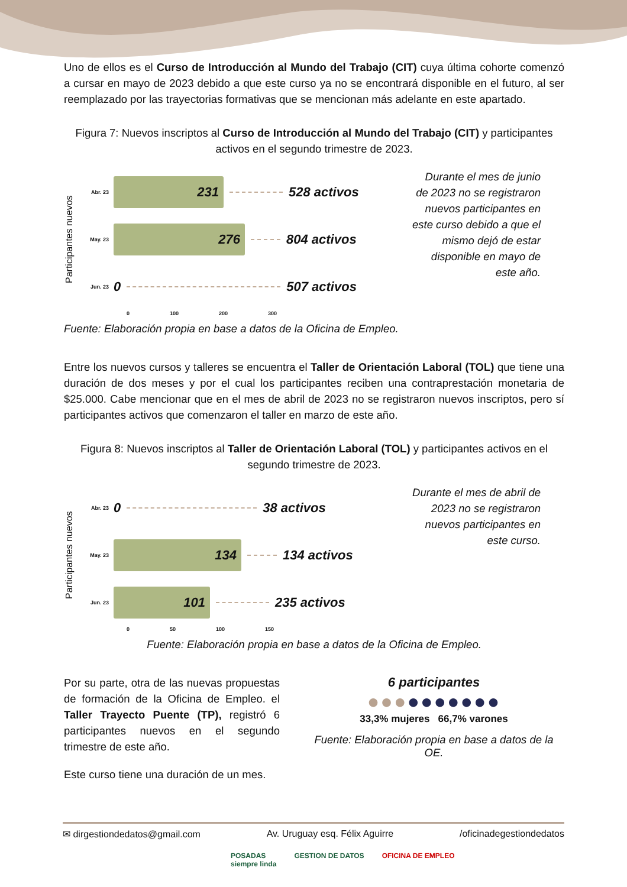Uno de ellos es el Curso de Introducción al Mundo del Trabajo (CIT) cuya última cohorte comenzó a cursar en mayo de 2023 debido a que este curso ya no se encontrará disponible en el futuro, al ser reemplazado por las trayectorias formativas que se mencionan más adelante en este apartado.
Figura 7: Nuevos inscriptos al Curso de Introducción al Mundo del Trabajo (CIT) y participantes activos en el segundo trimestre de 2023.
Participantes nuevos
Abr. 23
231
528 activos
May. 23
276
804 activos
Jun. 23 0 507 activos
0 100 200 300
Durante el mes de junio de 2023 no se registraron nuevos participantes en este curso debido a que el mismo dejó de estar disponible en mayo de este año.
Fuente: Elaboración propia en base a datos de la Oficina de Empleo.
Entre los nuevos cursos y talleres se encuentra el Taller de Orientación Laboral (TOL) que tiene una duración de dos meses y por el cual los participantes reciben una contraprestación monetaria de $25.000. Cabe mencionar que en el mes de abril de 2023 no se registraron nuevos inscriptos, pero sí participantes activos que comenzaron el taller en marzo de este año.
Figura 8: Nuevos inscriptos al Taller de Orientación Laboral (TOL) y participantes activos en el segundo trimestre de 2023.
Participantes nuevos
Abr. 23 0 38 activos
May. 23
134
134 activos
Jun. 23
101
235 activos
0 50 100 150
Durante el mes de abril de 2023 no se registraron nuevos participantes en este curso.
Fuente: Elaboración propia en base a datos de la Oficina de Empleo.
Por su parte, otra de las nuevas propuestas de formación de la Oficina de Empleo. el Taller Trayecto Puente (TP), registró 6 participantes nuevos en el segundo trimestre de este año.
Este curso tiene una duración de un mes.
6 participantes
●●●●●●●●●●
33,3% mujeres 66,7% varones
Fuente: Elaboración propia en base a datos de la OE.
✉ dirgestiondedatos@gmail.com Av. Uruguay esq. Félix Aguirre /oficinadegestiondedatos
POSADAS
siempre linda GESTION DE DATOS OFICINA DE EMPLEO